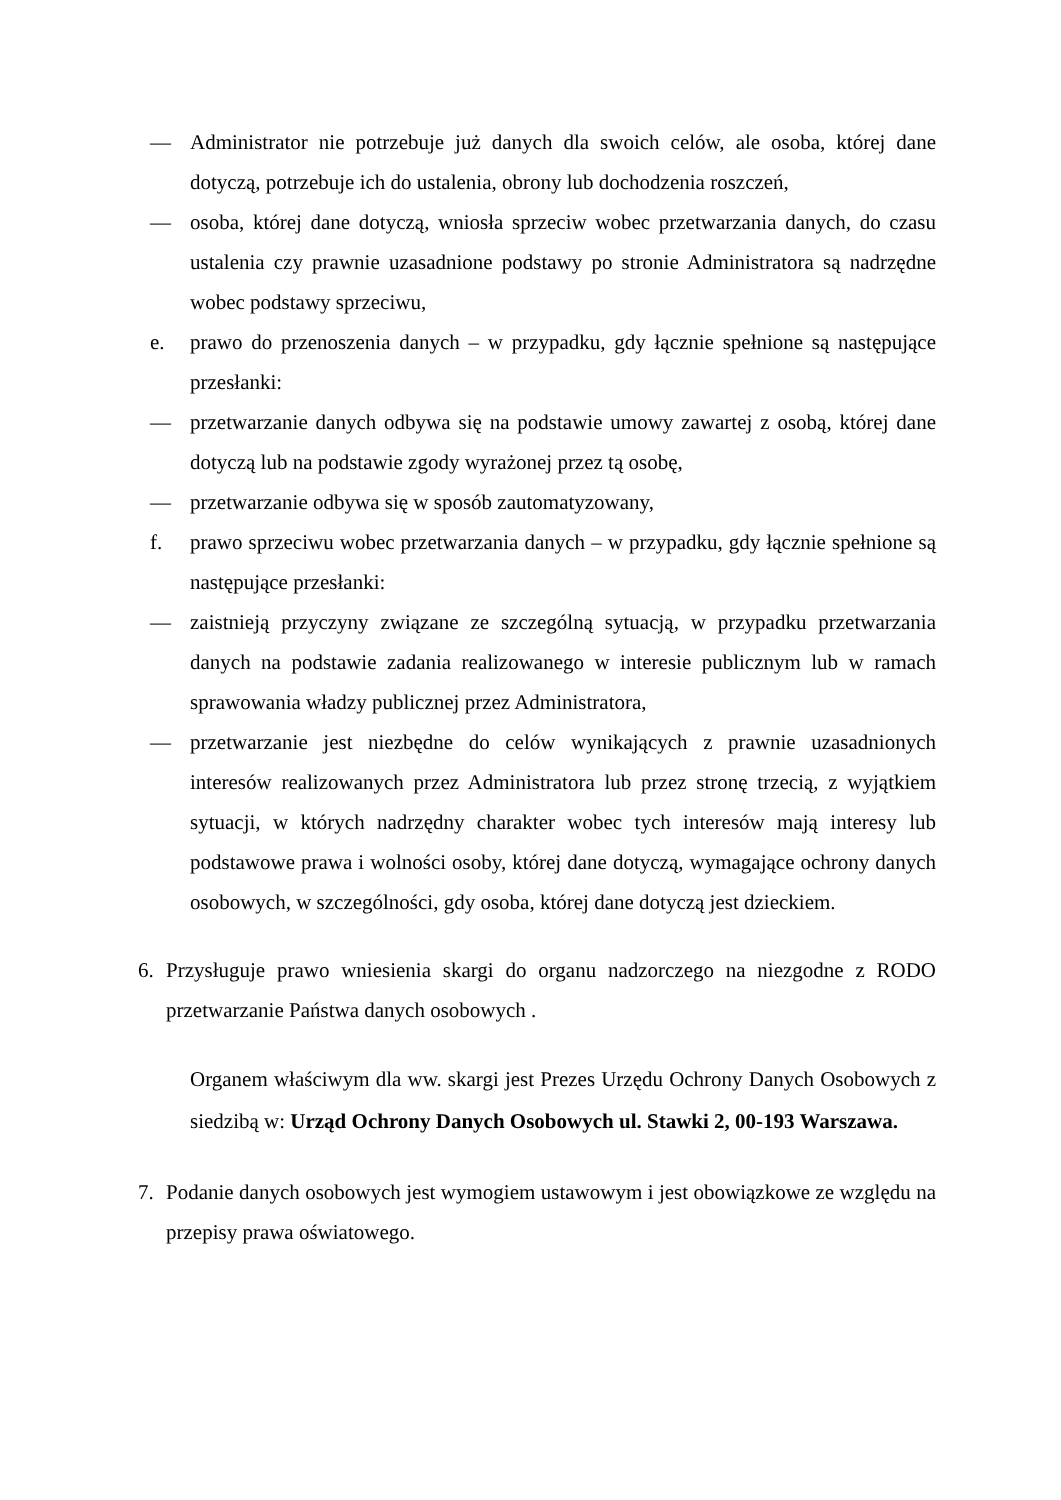— Administrator nie potrzebuje już danych dla swoich celów, ale osoba, której dane dotyczą, potrzebuje ich do ustalenia, obrony lub dochodzenia roszczeń,
— osoba, której dane dotyczą, wniosła sprzeciw wobec przetwarzania danych, do czasu ustalenia czy prawnie uzasadnione podstawy po stronie Administratora są nadrzędne wobec podstawy sprzeciwu,
e. prawo do przenoszenia danych – w przypadku, gdy łącznie spełnione są następujące przesłanki:
— przetwarzanie danych odbywa się na podstawie umowy zawartej z osobą, której dane dotyczą lub na podstawie zgody wyrażonej przez tą osobę,
— przetwarzanie odbywa się w sposób zautomatyzowany,
f. prawo sprzeciwu wobec przetwarzania danych – w przypadku, gdy łącznie spełnione są następujące przesłanki:
— zaistnieją przyczyny związane ze szczególną sytuacją, w przypadku przetwarzania danych na podstawie zadania realizowanego w interesie publicznym lub w ramach sprawowania władzy publicznej przez Administratora,
— przetwarzanie jest niezbędne do celów wynikających z prawnie uzasadnionych interesów realizowanych przez Administratora lub przez stronę trzecią, z wyjątkiem sytuacji, w których nadrzędny charakter wobec tych interesów mają interesy lub podstawowe prawa i wolności osoby, której dane dotyczą, wymagające ochrony danych osobowych, w szczególności, gdy osoba, której dane dotyczą jest dzieckiem.
6. Przysługuje prawo wniesienia skargi do organu nadzorczego na niezgodne z RODO przetwarzanie Państwa danych osobowych .
Organem właściwym dla ww. skargi jest Prezes Urzędu Ochrony Danych Osobowych z siedzibą w: Urząd Ochrony Danych Osobowych ul. Stawki 2, 00-193 Warszawa.
7. Podanie danych osobowych jest wymogiem ustawowym i jest obowiązkowe ze względu na przepisy prawa oświatowego.